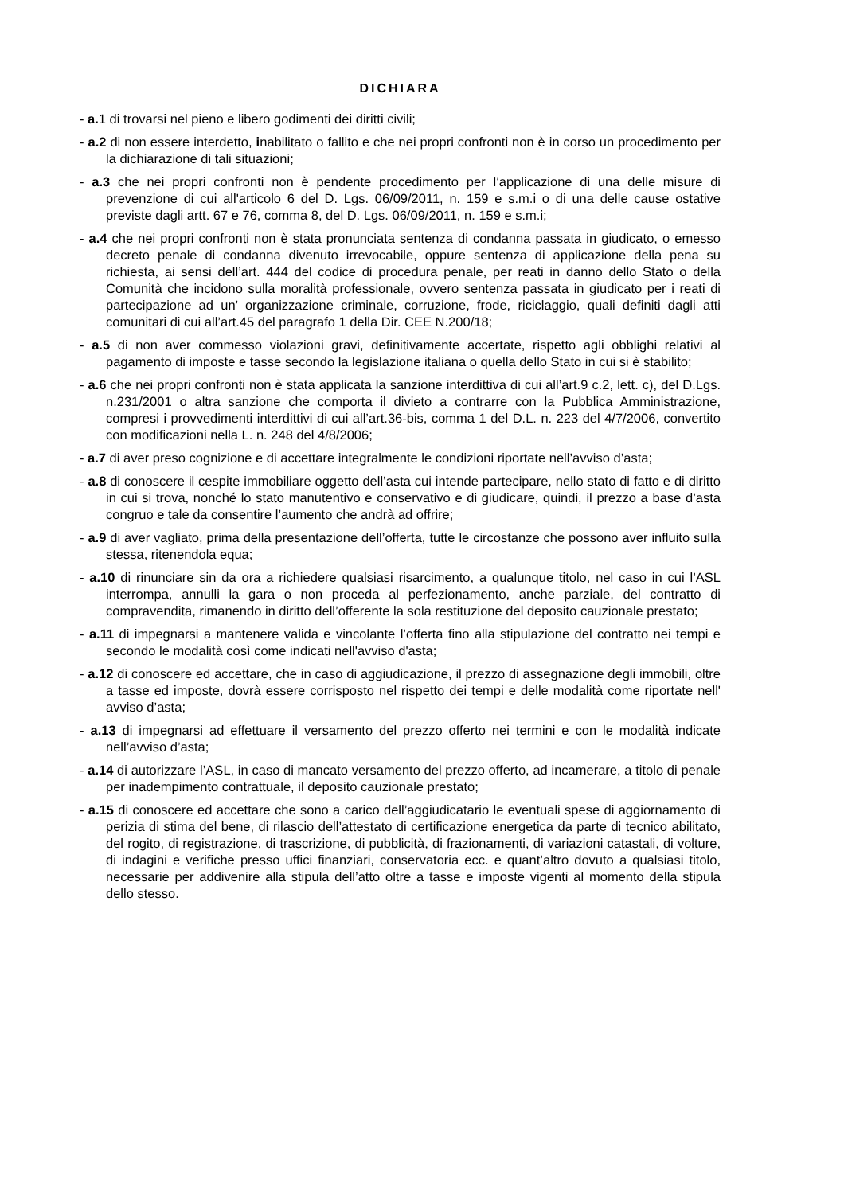DICHIARA
- a. 1 di trovarsi nel pieno e libero godimenti dei diritti civili;
- a.2 di non essere interdetto, inabilitato o fallito e che nei propri confronti non è in corso un procedimento per la dichiarazione di tali situazioni;
- a.3 che nei propri confronti non è pendente procedimento per l’applicazione di una delle misure di prevenzione di cui all'articolo 6 del D. Lgs. 06/09/2011, n. 159 e s.m.i o di una delle cause ostative previste dagli artt. 67 e 76, comma 8, del D. Lgs. 06/09/2011, n. 159 e s.m.i;
- a.4 che nei propri confronti non è stata pronunciata sentenza di condanna passata in giudicato, o emesso decreto penale di condanna divenuto irrevocabile, oppure sentenza di applicazione della pena su richiesta, ai sensi dell’art. 444 del codice di procedura penale, per reati in danno dello Stato o della Comunità che incidono sulla moralità professionale, ovvero sentenza passata in giudicato per i reati di partecipazione ad un’ organizzazione criminale, corruzione, frode, riciclaggio, quali definiti dagli atti comunitari di cui all’art.45 del paragrafo 1 della Dir. CEE N.200/18;
- a.5 di non aver commesso violazioni gravi, definitivamente accertate, rispetto agli obblighi relativi al pagamento di imposte e tasse secondo la legislazione italiana o quella dello Stato in cui si è stabilito;
- a.6 che nei propri confronti non è stata applicata la sanzione interdittiva di cui all’art.9 c.2, lett. c), del D.Lgs. n.231/2001 o altra sanzione che comporta il divieto a contrarre con la Pubblica Amministrazione, compresi i provvedimenti interdittivi di cui all’art.36-bis, comma 1 del D.L. n. 223 del 4/7/2006, convertito con modificazioni nella L. n. 248 del 4/8/2006;
- a.7 di aver preso cognizione e di accettare integralmente le condizioni riportate nell’avviso d’asta;
- a.8 di conoscere il cespite immobiliare oggetto dell’asta cui intende partecipare, nello stato di fatto e di diritto in cui si trova, nonché lo stato manutentivo e conservativo e di giudicare, quindi, il prezzo a base d’asta congruo e tale da consentire l’aumento che andrà ad offrire;
- a.9 di aver vagliato, prima della presentazione dell’offerta, tutte le circostanze che possono aver influito sulla stessa, ritenendola equa;
- a.10 di rinunciare sin da ora a richiedere qualsiasi risarcimento, a qualunque titolo, nel caso in cui l’ASL interrompa, annulli la gara o non proceda al perfezionamento, anche parziale, del contratto di compravendita, rimanendo in diritto dell’offerente la sola restituzione del deposito cauzionale prestato;
- a.11 di impegnarsi a mantenere valida e vincolante l’offerta fino alla stipulazione del contratto nei tempi e secondo le modalità così come indicati nell'avviso d'asta;
- a.12 di conoscere ed accettare, che in caso di aggiudicazione, il prezzo di assegnazione degli immobili, oltre a tasse ed imposte, dovrà essere corrisposto nel rispetto dei tempi e delle modalità come riportate nell' avviso d’asta;
- a.13 di impegnarsi ad effettuare il versamento del prezzo offerto nei termini e con le modalità indicate nell’avviso d’asta;
- a.14 di autorizzare l’ASL, in caso di mancato versamento del prezzo offerto, ad incamerare, a titolo di penale per inadempimento contrattuale, il deposito cauzionale prestato;
- a.15 di conoscere ed accettare che sono a carico dell’aggiudicatario le eventuali spese di aggiornamento di perizia di stima del bene, di rilascio dell’attestato di certificazione energetica da parte di tecnico abilitato, del rogito, di registrazione, di trascrizione, di pubblicità, di frazionamenti, di variazioni catastali, di volture, di indagini e verifiche presso uffici finanziari, conservatoria ecc. e quant’altro dovuto a qualsiasi titolo, necessarie per addivenire alla stipula dell’atto oltre a tasse e imposte vigenti al momento della stipula dello stesso.